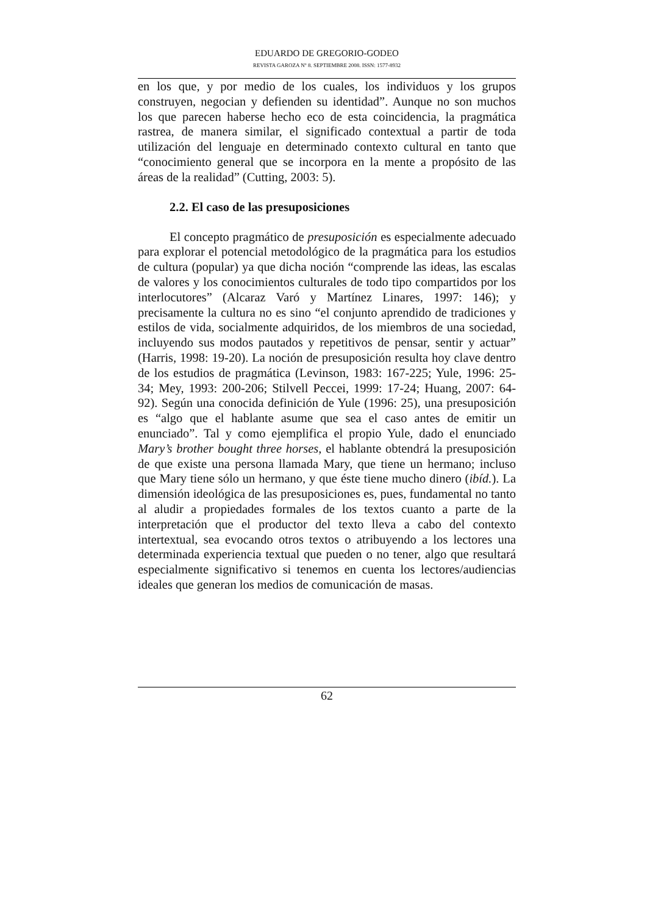EDUARDO DE GREGORIO-GODEO
REVISTA GAROZA Nº 8. SEPTIEMBRE 2008. ISSN: 1577-8932
en los que, y por medio de los cuales, los individuos y los grupos construyen, negocian y defienden su identidad”. Aunque no son muchos los que parecen haberse hecho eco de esta coincidencia, la pragmática rastrea, de manera similar, el significado contextual a partir de toda utilización del lenguaje en determinado contexto cultural en tanto que “conocimiento general que se incorpora en la mente a propósito de las áreas de la realidad” (Cutting, 2003: 5).
2.2. El caso de las presuposiciones
El concepto pragmático de presuposición es especialmente adecuado para explorar el potencial metodológico de la pragmática para los estudios de cultura (popular) ya que dicha noción “comprende las ideas, las escalas de valores y los conocimientos culturales de todo tipo compartidos por los interlocutores” (Alcaraz Varó y Martínez Linares, 1997: 146); y precisamente la cultura no es sino “el conjunto aprendido de tradiciones y estilos de vida, socialmente adquiridos, de los miembros de una sociedad, incluyendo sus modos pautados y repetitivos de pensar, sentir y actuar” (Harris, 1998: 19-20). La noción de presuposición resulta hoy clave dentro de los estudios de pragmática (Levinson, 1983: 167-225; Yule, 1996: 25-34; Mey, 1993: 200-206; Stilvell Peccei, 1999: 17-24; Huang, 2007: 64-92). Según una conocida definición de Yule (1996: 25), una presuposición es “algo que el hablante asume que sea el caso antes de emitir un enunciado”. Tal y como ejemplifica el propio Yule, dado el enunciado Mary’s brother bought three horses, el hablante obtendrá la presuposición de que existe una persona llamada Mary, que tiene un hermano; incluso que Mary tiene sólo un hermano, y que éste tiene mucho dinero (ibíd.). La dimensión ideológica de las presuposiciones es, pues, fundamental no tanto al aludir a propiedades formales de los textos cuanto a parte de la interpretación que el productor del texto lleva a cabo del contexto intertextual, sea evocando otros textos o atribuyendo a los lectores una determinada experiencia textual que pueden o no tener, algo que resultará especialmente significativo si tenemos en cuenta los lectores/audiencias ideales que generan los medios de comunicación de masas.
62